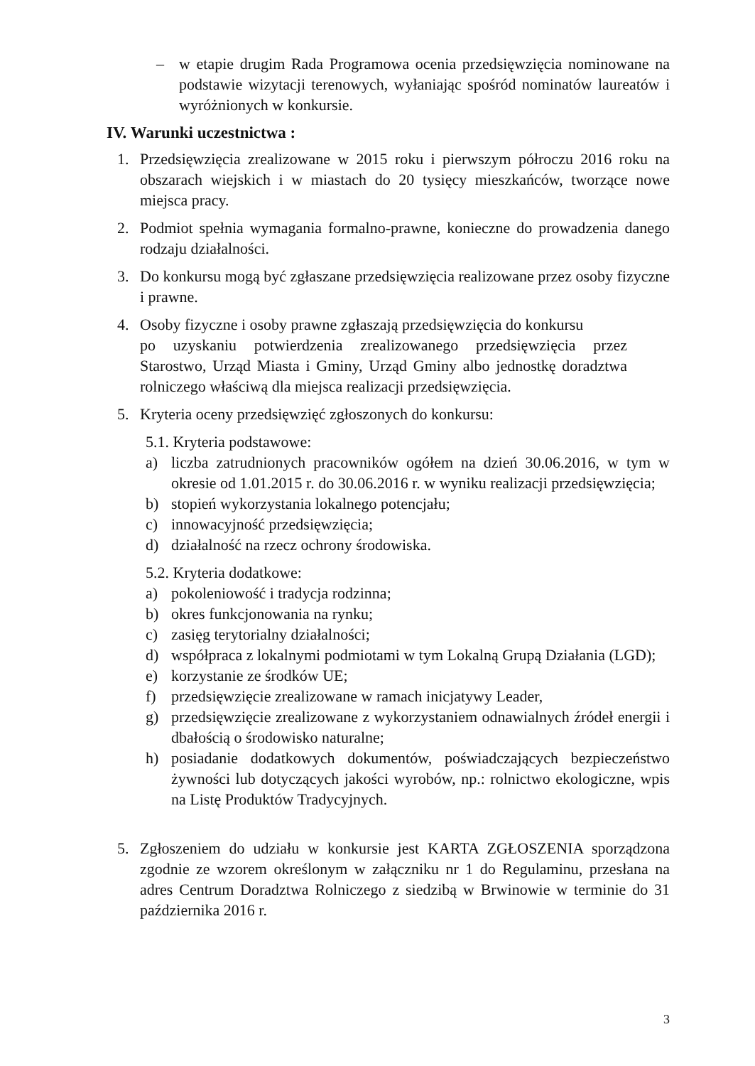– w etapie drugim Rada Programowa ocenia przedsięwzięcia nominowane na podstawie wizytacji terenowych, wyłaniając spośród nominatów laureatów i wyróżnionych w konkursie.
IV. Warunki uczestnictwa :
1. Przedsięwzięcia zrealizowane w 2015 roku i pierwszym półroczu 2016 roku na obszarach wiejskich i w miastach do 20 tysięcy mieszkańców, tworzące nowe miejsca pracy.
2. Podmiot spełnia wymagania formalno-prawne, konieczne do prowadzenia danego rodzaju działalności.
3. Do konkursu mogą być zgłaszane przedsięwzięcia realizowane przez osoby fizyczne i prawne.
4. Osoby fizyczne i osoby prawne zgłaszają przedsięwzięcia do konkursu
po uzyskaniu potwierdzenia zrealizowanego przedsięwzięcia przez Starostwo, Urząd Miasta i Gminy, Urząd Gminy albo jednostkę doradztwa rolniczego właściwą dla miejsca realizacji przedsięwzięcia.
5. Kryteria oceny przedsięwzięć zgłoszonych do konkursu:
5.1. Kryteria podstawowe:
a) liczba zatrudnionych pracowników ogółem na dzień 30.06.2016, w tym w okresie od 1.01.2015 r. do 30.06.2016 r. w wyniku realizacji przedsięwzięcia;
b) stopień wykorzystania lokalnego potencjału;
c) innowacyjność przedsięwzięcia;
d) działalność na rzecz ochrony środowiska.
5.2. Kryteria dodatkowe:
a) pokoleniowość i tradycja rodzinna;
b) okres funkcjonowania na rynku;
c) zasięg terytorialny działalności;
d) współpraca z lokalnymi podmiotami w tym Lokalną Grupą Działania (LGD);
e) korzystanie ze środków UE;
f) przedsięwzięcie zrealizowane w ramach inicjatywy Leader,
g) przedsięwzięcie zrealizowane z wykorzystaniem odnawialnych źródeł energii i dbałością o środowisko naturalne;
h) posiadanie dodatkowych dokumentów, poświadczających bezpieczeństwo żywności lub dotyczących jakości wyrobów, np.: rolnictwo ekologiczne, wpis na Listę Produktów Tradycyjnych.
5. Zgłoszeniem do udziału w konkursie jest KARTA ZGŁOSZENIA sporządzona zgodnie ze wzorem określonym w załączniku nr 1 do Regulaminu, przesłana na adres Centrum Doradztwa Rolniczego z siedzibą w Brwinowie w terminie do 31 października 2016 r.
3